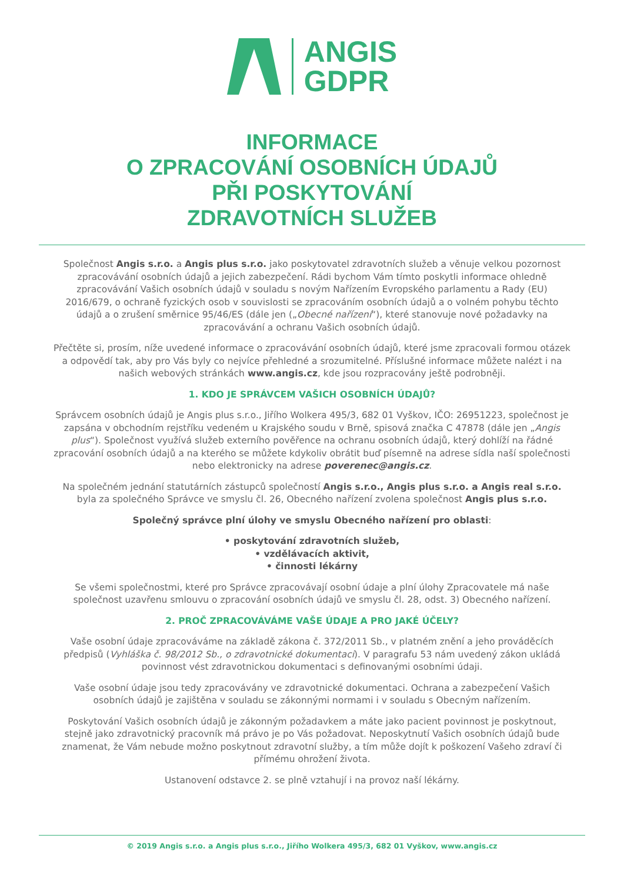ANGIS
GDPR
INFORMACE
O ZPRACOVÁNÍ OSOBNÍCH ÚDAJŮ
PŘI POSKYTOVÁNÍ
ZDRAVOTNÍCH SLUŽEB
Společnost Angis s.r.o. a Angis plus s.r.o. jako poskytovatel zdravotních služeb a věnuje velkou pozornost zpracovávání osobních údajů a jejich zabezpečení. Rádi bychom Vám tímto poskytli informace ohledně zpracovávání Vašich osobních údajů v souladu s novým Nařízením Evropského parlamentu a Rady (EU) 2016/679, o ochraně fyzických osob v souvislosti se zpracováním osobních údajů a o volném pohybu těchto údajů a o zrušení směrnice 95/46/ES (dále jen („Obecné nařízení“), které stanovuje nové požadavky na zpracovávání a ochranu Vašich osobních údajů.
Přečtěte si, prosím, níže uvedené informace o zpracovávání osobních údajů, které jsme zpracovali formou otázek a odpovědí tak, aby pro Vás byly co nejvíce přehledné a srozumitelné. Příslušné informace můžete nalézt i na našich webových stránkách www.angis.cz, kde jsou rozpracovány ještě podrobněji.
1. KDO JE SPRÁVCEM VAŠICH OSOBNÍCH ÚDAJŮ?
Správcem osobních údajů je Angis plus s.r.o., Jiřího Wolkera 495/3, 682 01 Vyškov, IČO: 26951223, společnost je zapsána v obchodním rejstříku vedeném u Krajského soudu v Brně, spisová značka C 47878 (dále jen „Angis plus“). Společnost využívá služeb externího pověřence na ochranu osobních údajů, který dohlíží na řádné zpracování osobních údajů a na kterého se můžete kdykoliv obrátit buď písemně na adrese sídla naší společnosti nebo elektronicky na adrese poverenec@angis.cz.
Na společném jednání statutárních zástupců společností Angis s.r.o., Angis plus s.r.o. a Angis real s.r.o. byla za společného Správce ve smyslu čl. 26, Obecného nařízení zvolena společnost Angis plus s.r.o.
Společný správce plní úlohy ve smyslu Obecného nařízení pro oblasti:
• poskytování zdravotních služeb,
• vzdělávacích aktivit,
• činnosti lékárny
Se všemi společnostmi, které pro Správce zpracovávají osobní údaje a plní úlohy Zpracovatele má naše společnost uzavřenu smlouvu o zpracování osobních údajů ve smyslu čl. 28, odst. 3) Obecného nařízení.
2. PROČ ZPRACOVÁVÁME VAŠE ÚDAJE A PRO JAKÉ ÚČELY?
Vaše osobní údaje zpracováváme na základě zákona č. 372/2011 Sb., v platném znění a jeho prováděcích předpisů (Vyhláška č. 98/2012 Sb., o zdravotnické dokumentaci). V paragrafu 53 nám uvedený zákon ukládá povinnost vést zdravotnickou dokumentaci s definovanými osobními údaji.
Vaše osobní údaje jsou tedy zpracovávány ve zdravotnické dokumentaci. Ochrana a zabezpečení Vašich osobních údajů je zajištěna v souladu se zákonnými normami i v souladu s Obecným nařízením.
Poskytování Vašich osobních údajů je zákonným požadavkem a máte jako pacient povinnost je poskytnout, stejně jako zdravotnický pracovník má právo je po Vás požadovat. Neposkytnutí Vašich osobních údajů bude znamenat, že Vám nebude možno poskytnout zdravotní služby, a tím může dojít k poškození Vašeho zdraví či přímému ohrožení života.
Ustanovení odstavce 2. se plně vztahují i na provoz naší lékárny.
© 2019 Angis s.r.o. a Angis plus s.r.o., Jiřího Wolkera 495/3, 682 01 Vyškov, www.angis.cz